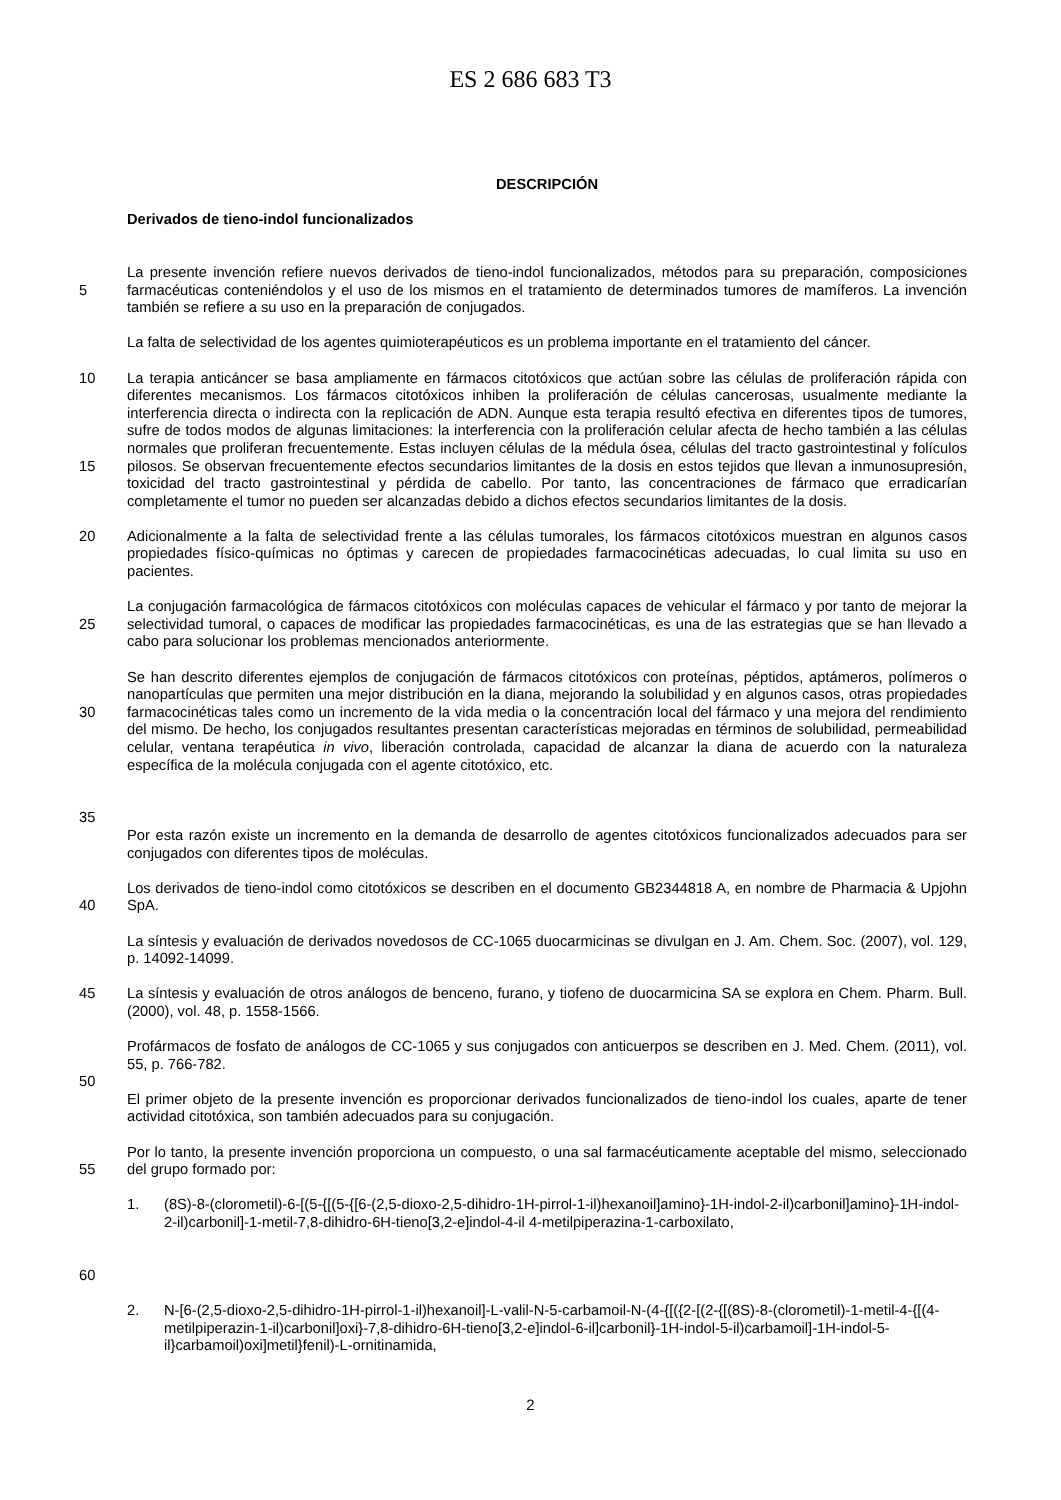ES 2 686 683 T3
DESCRIPCIÓN
Derivados de tieno-indol funcionalizados
5 La presente invención refiere nuevos derivados de tieno-indol funcionalizados, métodos para su preparación, composiciones farmacéuticas conteniéndolos y el uso de los mismos en el tratamiento de determinados tumores de mamíferos. La invención también se refiere a su uso en la preparación de conjugados.
La falta de selectividad de los agentes quimioterapéuticos es un problema importante en el tratamiento del cáncer.
10
15
La terapia anticáncer se basa ampliamente en fármacos citotóxicos que actúan sobre las células de proliferación rápida con diferentes mecanismos. Los fármacos citotóxicos inhiben la proliferación de células cancerosas, usualmente mediante la interferencia directa o indirecta con la replicación de ADN. Aunque esta terapia resultó efectiva en diferentes tipos de tumores, sufre de todos modos de algunas limitaciones: la interferencia con la proliferación celular afecta de hecho también a las células normales que proliferan frecuentemente. Estas incluyen células de la médula ósea, células del tracto gastrointestinal y folículos pilosos. Se observan frecuentemente efectos secundarios limitantes de la dosis en estos tejidos que llevan a inmunosupresión, toxicidad del tracto gastrointestinal y pérdida de cabello. Por tanto, las concentraciones de fármaco que erradicarían completamente el tumor no pueden ser alcanzadas debido a dichos efectos secundarios limitantes de la dosis.
20 Adicionalmente a la falta de selectividad frente a las células tumorales, los fármacos citotóxicos muestran en algunos casos propiedades físico-químicas no óptimas y carecen de propiedades farmacocinéticas adecuadas, lo cual limita su uso en pacientes.
25 La conjugación farmacológica de fármacos citotóxicos con moléculas capaces de vehicular el fármaco y por tanto de mejorar la selectividad tumoral, o capaces de modificar las propiedades farmacocinéticas, es una de las estrategias que se han llevado a cabo para solucionar los problemas mencionados anteriormente.
30
35
Se han descrito diferentes ejemplos de conjugación de fármacos citotóxicos con proteínas, péptidos, aptámeros, polímeros o nanopartículas que permiten una mejor distribución en la diana, mejorando la solubilidad y en algunos casos, otras propiedades farmacocinéticas tales como un incremento de la vida media o la concentración local del fármaco y una mejora del rendimiento del mismo. De hecho, los conjugados resultantes presentan características mejoradas en términos de solubilidad, permeabilidad celular, ventana terapéutica in vivo, liberación controlada, capacidad de alcanzar la diana de acuerdo con la naturaleza específica de la molécula conjugada con el agente citotóxico, etc.
Por esta razón existe un incremento en la demanda de desarrollo de agentes citotóxicos funcionalizados adecuados para ser conjugados con diferentes tipos de moléculas.
40 Los derivados de tieno-indol como citotóxicos se describen en el documento GB2344818 A, en nombre de Pharmacia & Upjohn SpA.
La síntesis y evaluación de derivados novedosos de CC-1065 duocarmicinas se divulgan en J. Am. Chem. Soc. (2007), vol. 129, p. 14092-14099.
45 La síntesis y evaluación de otros análogos de benceno, furano, y tiofeno de duocarmicina SA se explora en Chem. Pharm. Bull. (2000), vol. 48, p. 1558-1566.
50 Profármacos de fosfato de análogos de CC-1065 y sus conjugados con anticuerpos se describen en J. Med. Chem. (2011), vol. 55, p. 766-782.
El primer objeto de la presente invención es proporcionar derivados funcionalizados de tieno-indol los cuales, aparte de tener actividad citotóxica, son también adecuados para su conjugación.
55 Por lo tanto, la presente invención proporciona un compuesto, o una sal farmacéuticamente aceptable del mismo, seleccionado del grupo formado por:
60 1. (8S)-8-(clorometil)-6-[(5-{[(5-{[6-(2,5-dioxo-2,5-dihidro-1H-pirrol-1-il)hexanoil]amino}-1H-indol-2-il)carbonil]amino}-1H-indol-2-il)carbonil]-1-metil-7,8-dihidro-6H-tieno[3,2-e]indol-4-il 4-metilpiperazina-1-carboxilato,
2. N-[6-(2,5-dioxo-2,5-dihidro-1H-pirrol-1-il)hexanoil]-L-valil-N-5-carbamoil-N-(4-{[({2-[(2-{[(8S)-8-(clorometil)-1-metil-4-{[(4-metilpiperazin-1-il)carbonil]oxi}-7,8-dihidro-6H-tieno[3,2-e]indol-6-il]carbonil}-1H-indol-5-il)carbamoil]-1H-indol-5-il}carbamoil)oxi]metil}fenil)-L-ornitinamida,
2